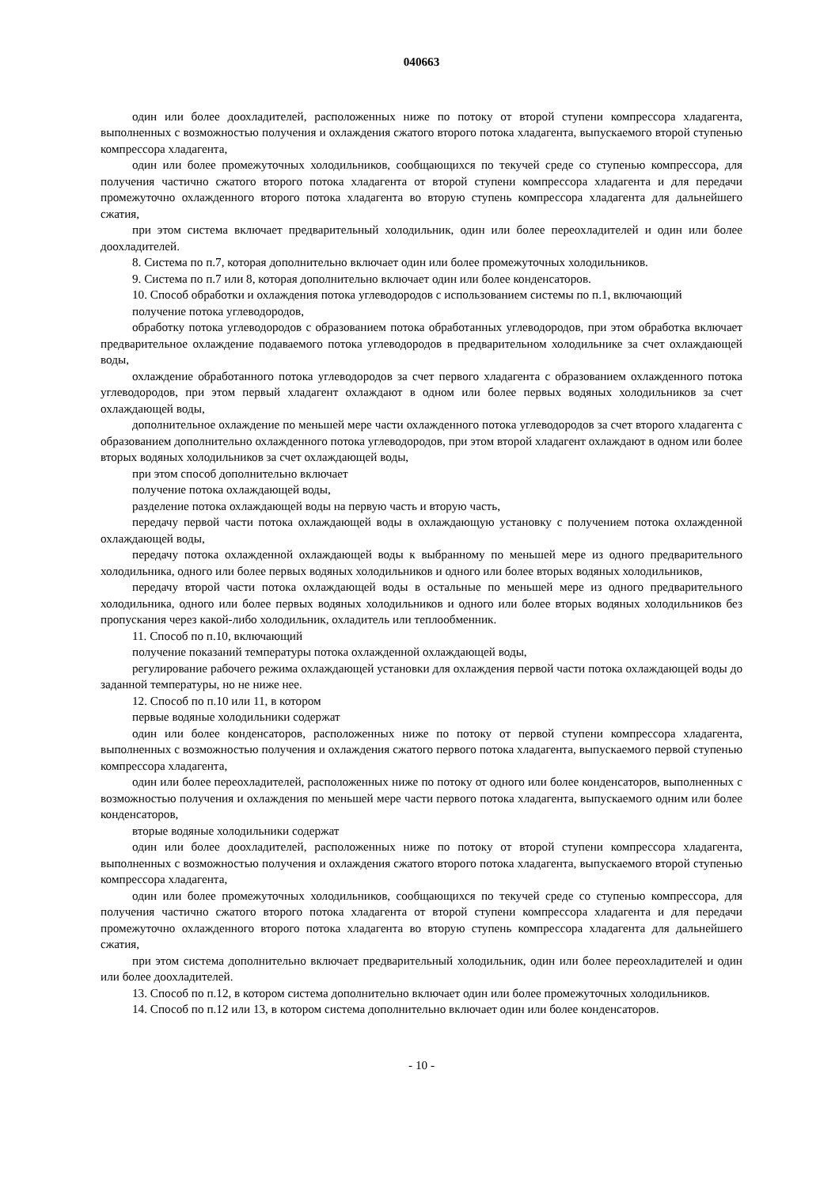040663
один или более доохладителей, расположенных ниже по потоку от второй ступени компрессора хладагента, выполненных с возможностью получения и охлаждения сжатого второго потока хладагента, выпускаемого второй ступенью компрессора хладагента,
один или более промежуточных холодильников, сообщающихся по текучей среде со ступенью компрессора, для получения частично сжатого второго потока хладагента от второй ступени компрессора хладагента и для передачи промежуточно охлажденного второго потока хладагента во вторую ступень компрессора хладагента для дальнейшего сжатия,
при этом система включает предварительный холодильник, один или более переохладителей и один или более доохладителей.
8. Система по п.7, которая дополнительно включает один или более промежуточных холодильников.
9. Система по п.7 или 8, которая дополнительно включает один или более конденсаторов.
10. Способ обработки и охлаждения потока углеводородов с использованием системы по п.1, включающий
получение потока углеводородов,
обработку потока углеводородов с образованием потока обработанных углеводородов, при этом обработка включает предварительное охлаждение подаваемого потока углеводородов в предварительном холодильнике за счет охлаждающей воды,
охлаждение обработанного потока углеводородов за счет первого хладагента с образованием охлажденного потока углеводородов, при этом первый хладагент охлаждают в одном или более первых водяных холодильников за счет охлаждающей воды,
дополнительное охлаждение по меньшей мере части охлажденного потока углеводородов за счет второго хладагента с образованием дополнительно охлажденного потока углеводородов, при этом второй хладагент охлаждают в одном или более вторых водяных холодильников за счет охлаждающей воды,
при этом способ дополнительно включает
получение потока охлаждающей воды,
разделение потока охлаждающей воды на первую часть и вторую часть,
передачу первой части потока охлаждающей воды в охлаждающую установку с получением потока охлажденной охлаждающей воды,
передачу потока охлажденной охлаждающей воды к выбранному по меньшей мере из одного предварительного холодильника, одного или более первых водяных холодильников и одного или более вторых водяных холодильников,
передачу второй части потока охлаждающей воды в остальные по меньшей мере из одного предварительного холодильника, одного или более первых водяных холодильников и одного или более вторых водяных холодильников без пропускания через какой-либо холодильник, охладитель или теплообменник.
11. Способ по п.10, включающий
получение показаний температуры потока охлажденной охлаждающей воды,
регулирование рабочего режима охлаждающей установки для охлаждения первой части потока охлаждающей воды до заданной температуры, но не ниже нее.
12. Способ по п.10 или 11, в котором
первые водяные холодильники содержат
один или более конденсаторов, расположенных ниже по потоку от первой ступени компрессора хладагента, выполненных с возможностью получения и охлаждения сжатого первого потока хладагента, выпускаемого первой ступенью компрессора хладагента,
один или более переохладителей, расположенных ниже по потоку от одного или более конденсаторов, выполненных с возможностью получения и охлаждения по меньшей мере части первого потока хладагента, выпускаемого одним или более конденсаторов,
вторые водяные холодильники содержат
один или более доохладителей, расположенных ниже по потоку от второй ступени компрессора хладагента, выполненных с возможностью получения и охлаждения сжатого второго потока хладагента, выпускаемого второй ступенью компрессора хладагента,
один или более промежуточных холодильников, сообщающихся по текучей среде со ступенью компрессора, для получения частично сжатого второго потока хладагента от второй ступени компрессора хладагента и для передачи промежуточно охлажденного второго потока хладагента во вторую ступень компрессора хладагента для дальнейшего сжатия,
при этом система дополнительно включает предварительный холодильник, один или более переохладителей и один или более доохладителей.
13. Способ по п.12, в котором система дополнительно включает один или более промежуточных холодильников.
14. Способ по п.12 или 13, в котором система дополнительно включает один или более конденсаторов.
- 10 -